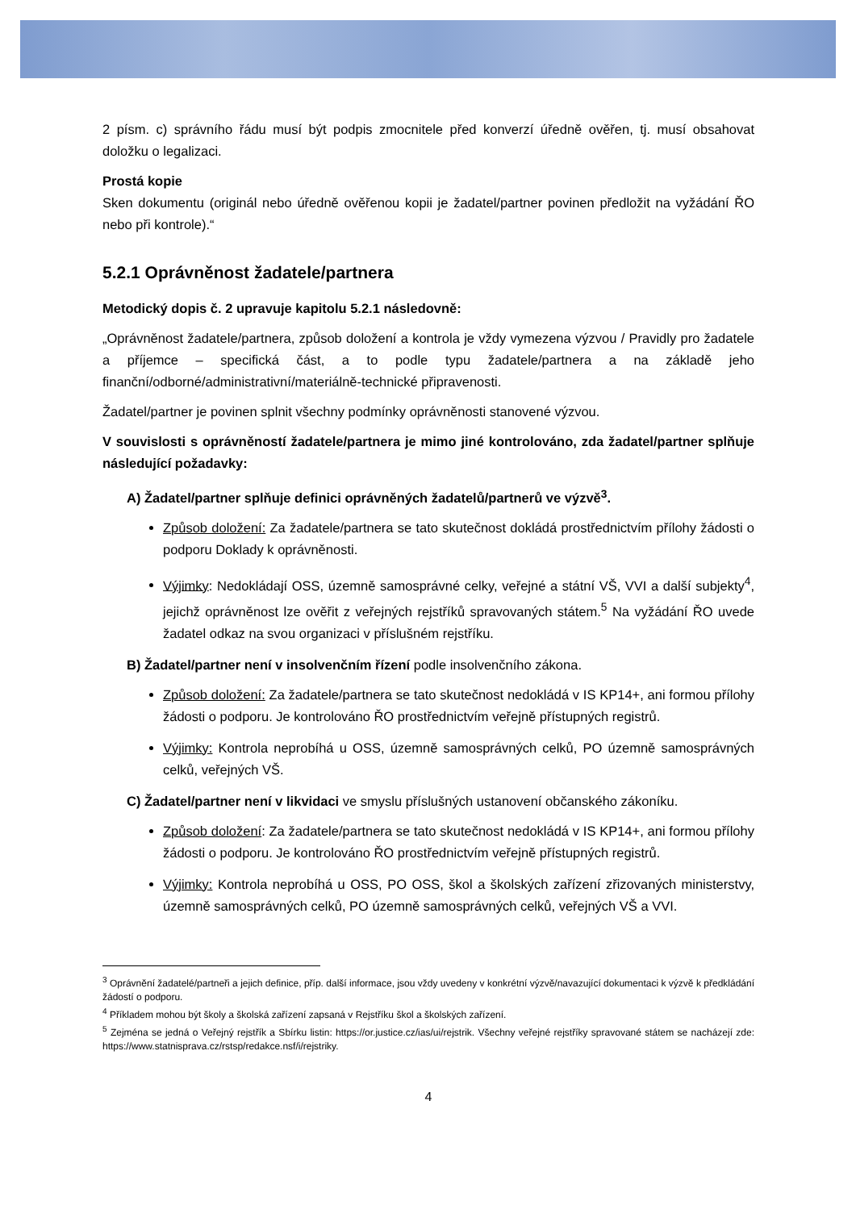2 písm. c) správního řádu musí být podpis zmocnitele před konverzí úředně ověřen, tj. musí obsahovat doložku o legalizaci.
Prostá kopie
Sken dokumentu (originál nebo úředně ověřenou kopii je žadatel/partner povinen předložit na vyžádání ŘO nebo při kontrole).“
5.2.1 Oprávněnost žadatele/partnera
Metodický dopis č. 2 upravuje kapitolu 5.2.1 následovně:
„Oprávněnost žadatele/partnera, způsob doložení a kontrola je vždy vymezena výzvou / Pravidly pro žadatele a příjemce – specifická část, a to podle typu žadatele/partnera a na základě jeho finanční/odborné/administrativní/materiálně-technické připravenosti.
Žadatel/partner je povinen splnit všechny podmínky oprávněnosti stanovené výzvou.
V souvislosti s oprávněností žadatele/partnera je mimo jiné kontrolováno, zda žadatel/partner splňuje následující požadavky:
A) Žadatel/partner splňuje definici oprávněných žadatelů/partnerů ve výzvě<sup>3</sup>.
Způsob doložení: Za žadatele/partnera se tato skutečnost dokládá prostřednictvím přílohy žádosti o podporu Doklady k oprávněnosti.
Výjimky: Nedokládají OSS, územně samosprávné celky, veřejné a státní VŠ, VVI a další subjekty<sup>4</sup>, jejichž oprávněnost lze ověřit z veřejných rejstříků spravovaných státem.<sup>5</sup> Na vyžádání ŘO uvede žadatel odkaz na svou organizaci v příslušném rejstříku.
B) Žadatel/partner není v insolvenčním řízení podle insolvenčního zákona.
Způsob doložení: Za žadatele/partnera se tato skutečnost nedokládá v IS KP14+, ani formou přílohy žádosti o podporu. Je kontrolováno ŘO prostřednictvím veřejně přístupných registrů.
Výjimky: Kontrola neprobíhá u OSS, územně samosprávných celků, PO územně samosprávných celků, veřejných VŠ.
C) Žadatel/partner není v likvidaci ve smyslu příslušných ustanovení občanského zákoníku.
Způsob doložení: Za žadatele/partnera se tato skutečnost nedokládá v IS KP14+, ani formou přílohy žádosti o podporu. Je kontrolováno ŘO prostřednictvím veřejně přístupných registrů.
Výjimky: Kontrola neprobíhá u OSS, PO OSS, škol a školských zařízení zřizovaných ministerstvy, územně samosprávných celků, PO územně samosprávných celků, veřejných VŠ a VVI.
<sup>3</sup> Oprávnění žadatelé/partneři a jejich definice, příp. další informace, jsou vždy uvedeny v konkrétní výzvě/navazující dokumentaci k výzvě k předkládání žádostí o podporu.
<sup>4</sup> Příkladem mohou být školy a školská zařízení zapsaná v Rejstříku škol a školských zařízení.
<sup>5</sup> Zejména se jedná o Veřejný rejstřík a Sbírku listin: https://or.justice.cz/ias/ui/rejstrik. Všechny veřejné rejstříky spravované státem se nacházejí zde: https://www.statnisprava.cz/rstsp/redakce.nsf/i/rejstriky.
4